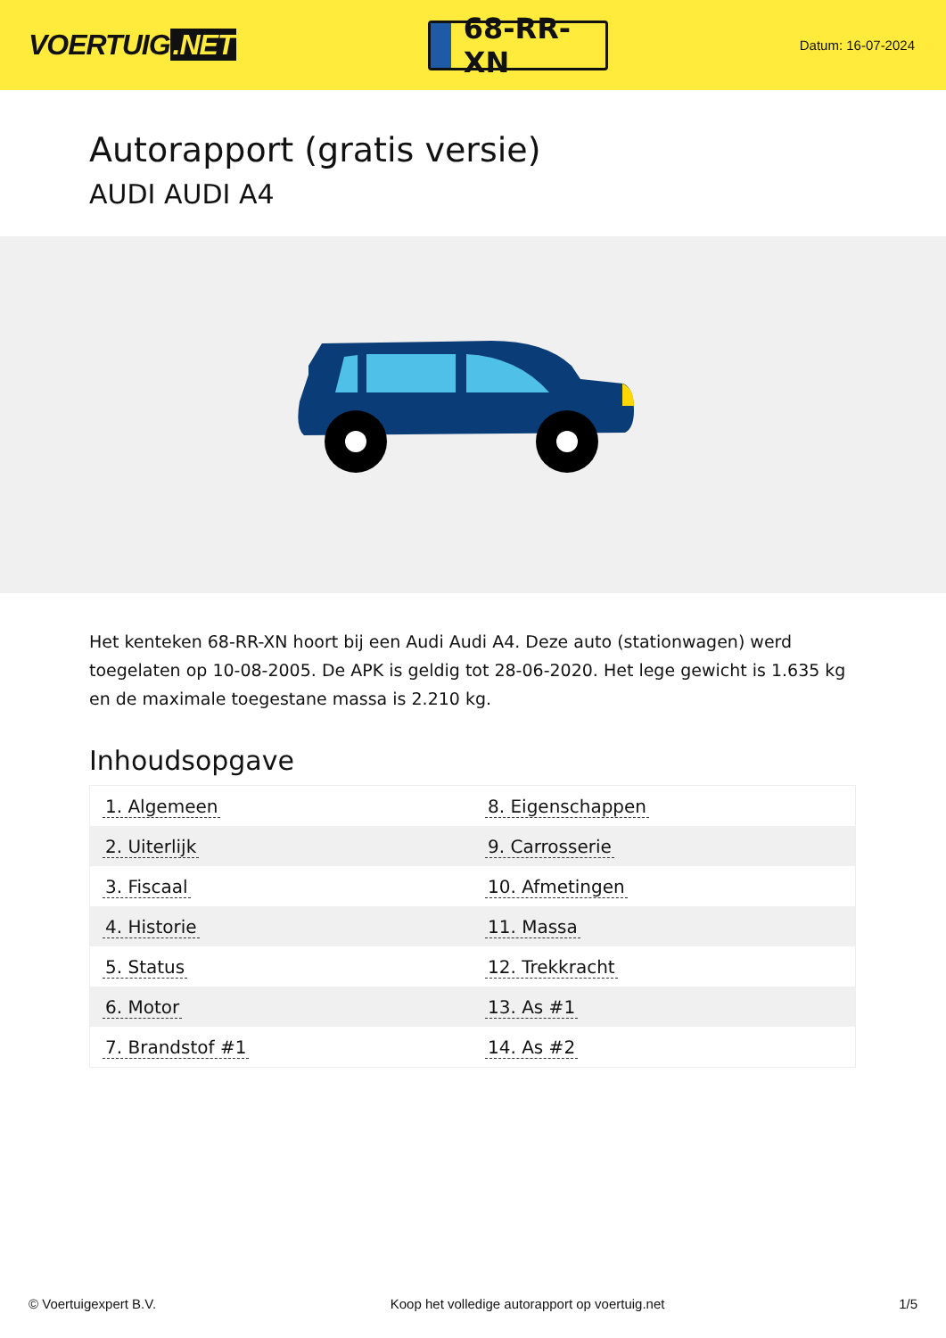VOERTUIG.NET
68-RR-XN
Datum: 16-07-2024
Autorapport (gratis versie)
AUDI AUDI A4
Het kenteken 68-RR-XN hoort bij een Audi Audi A4. Deze auto (stationwagen) werd toegelaten op 10-08-2005. De APK is geldig tot 28-06-2020. Het lege gewicht is 1.635 kg en de maximale toegestane massa is 2.210 kg.
Inhoudsopgave
| 1. Algemeen | 8. Eigenschappen |
| 2. Uiterlijk | 9. Carrosserie |
| 3. Fiscaal | 10. Afmetingen |
| 4. Historie | 11. Massa |
| 5. Status | 12. Trekkracht |
| 6. Motor | 13. As #1 |
| 7. Brandstof #1 | 14. As #2 |
© Voertuigexpert B.V. Koop het volledige autorapport op voertuig.net 1/5